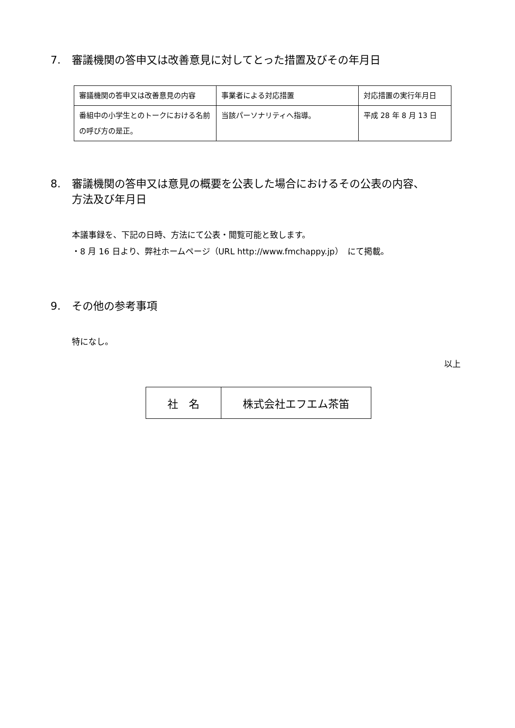7. 審議機関の答申又は改善意見に対してとった措置及びその年月日
| 審議機関の答申又は改善意見の内容 | 事業者による対応措置 | 対応措置の実行年月日 |
| 番組中の小学生とのトークにおける名前の呼び方の是正。 | 当該パーソナリティへ指導。 | 平成 28 年 8 月 13 日 |
8. 審議機関の答申又は意見の概要を公表した場合におけるその公表の内容、
方法及び年月日
本議事録を、下記の日時、方法にて公表・閲覧可能と致します。
・8 月 16 日より、弊社ホームページ（URL http://www.fmchappy.jp）　にて掲載。
9. その他の参考事項
特になし。
以上
| 社 名 | 株式会社エフエム茶笛 |